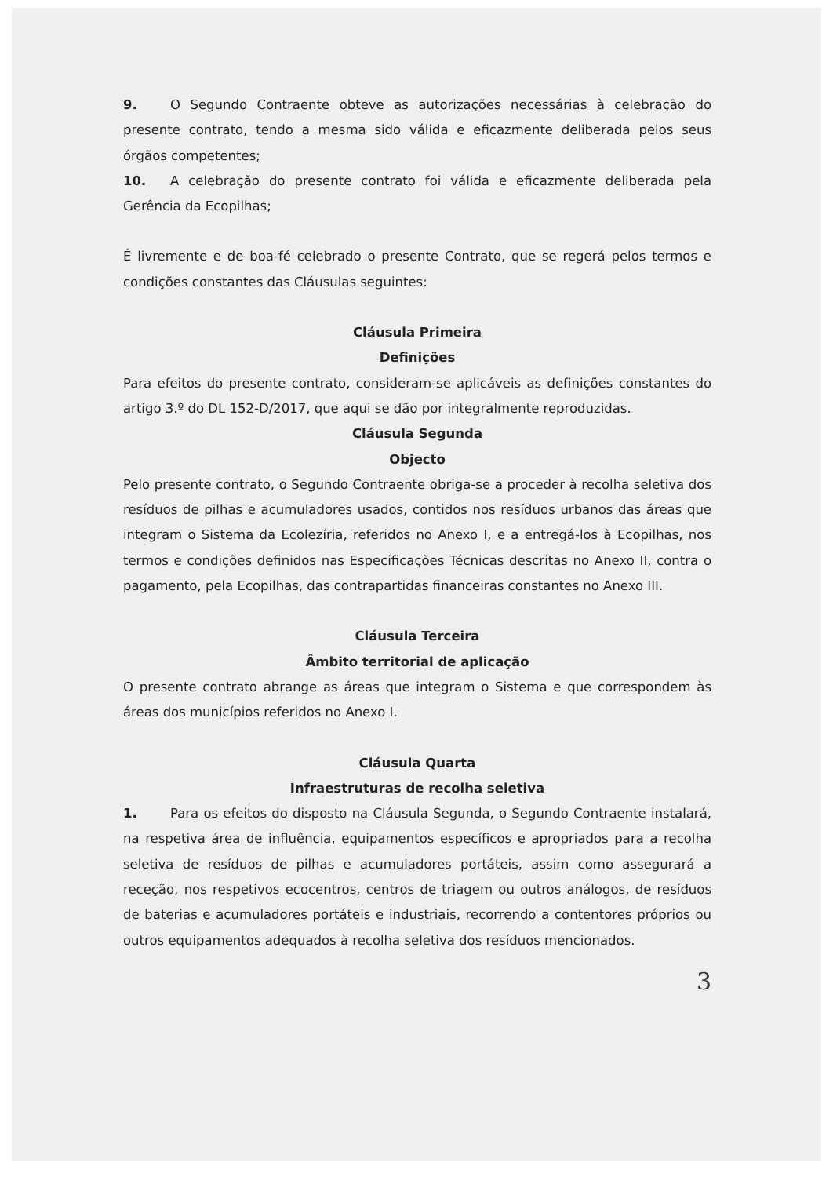9. O Segundo Contraente obteve as autorizações necessárias à celebração do presente contrato, tendo a mesma sido válida e eficazmente deliberada pelos seus órgãos competentes;
10. A celebração do presente contrato foi válida e eficazmente deliberada pela Gerência da Ecopilhas;
É livremente e de boa-fé celebrado o presente Contrato, que se regerá pelos termos e condições constantes das Cláusulas seguintes:
Cláusula Primeira
Definições
Para efeitos do presente contrato, consideram-se aplicáveis as definições constantes do artigo 3.º do DL 152-D/2017, que aqui se dão por integralmente reproduzidas.
Cláusula Segunda
Objecto
Pelo presente contrato, o Segundo Contraente obriga-se a proceder à recolha seletiva dos resíduos de pilhas e acumuladores usados, contidos nos resíduos urbanos das áreas que integram o Sistema da Ecolezíria, referidos no Anexo I, e a entregá-los à Ecopilhas, nos termos e condições definidos nas Especificações Técnicas descritas no Anexo II, contra o pagamento, pela Ecopilhas, das contrapartidas financeiras constantes no Anexo III.
Cláusula Terceira
Âmbito territorial de aplicação
O presente contrato abrange as áreas que integram o Sistema e que correspondem às áreas dos municípios referidos no Anexo I.
Cláusula Quarta
Infraestruturas de recolha seletiva
1. Para os efeitos do disposto na Cláusula Segunda, o Segundo Contraente instalará, na respetiva área de influência, equipamentos específicos e apropriados para a recolha seletiva de resíduos de pilhas e acumuladores portáteis, assim como assegurará a receção, nos respetivos ecocentros, centros de triagem ou outros análogos, de resíduos de baterias e acumuladores portáteis e industriais, recorrendo a contentores próprios ou outros equipamentos adequados à recolha seletiva dos resíduos mencionados.
3